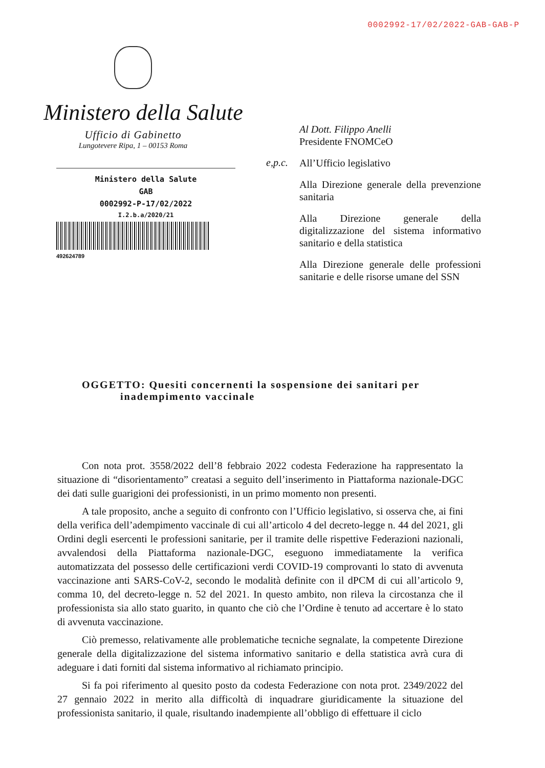0002992-17/02/2022-GAB-GAB-P
Ministero della Salute
Ufficio di Gabinetto
Lungotevere Ripa, 1 – 00153 Roma
Ministero della Salute
GAB
0002992-P-17/02/2022
I.2.b.a/2020/21
492624789
Al Dott. Filippo Anelli
Presidente FNOMCeO
e,p.c.
All’Ufficio legislativo
Alla Direzione generale della prevenzione sanitaria
Alla Direzione generale della digitalizzazione del sistema informativo sanitario e della statistica
Alla Direzione generale delle professioni sanitarie e delle risorse umane del SSN
OGGETTO: Quesiti concernenti la sospensione dei sanitari per
inadempimento vaccinale
Con nota prot. 3558/2022 dell’8 febbraio 2022 codesta Federazione ha rappresentato la situazione di “disorientamento” creatasi a seguito dell’inserimento in Piattaforma nazionale-DGC dei dati sulle guarigioni dei professionisti, in un primo momento non presenti.
A tale proposito, anche a seguito di confronto con l’Ufficio legislativo, si osserva che, ai fini della verifica dell’adempimento vaccinale di cui all’articolo 4 del decreto-legge n. 44 del 2021, gli Ordini degli esercenti le professioni sanitarie, per il tramite delle rispettive Federazioni nazionali, avvalendosi della Piattaforma nazionale-DGC, eseguono immediatamente la verifica automatizzata del possesso delle certificazioni verdi COVID-19 comprovanti lo stato di avvenuta vaccinazione anti SARS-CoV-2, secondo le modalità definite con il dPCM di cui all’articolo 9, comma 10, del decreto-legge n. 52 del 2021. In questo ambito, non rileva la circostanza che il professionista sia allo stato guarito, in quanto che ciò che l’Ordine è tenuto ad accertare è lo stato di avvenuta vaccinazione.
Ciò premesso, relativamente alle problematiche tecniche segnalate, la competente Direzione generale della digitalizzazione del sistema informativo sanitario e della statistica avrà cura di adeguare i dati forniti dal sistema informativo al richiamato principio.
Si fa poi riferimento al quesito posto da codesta Federazione con nota prot. 2349/2022 del 27 gennaio 2022 in merito alla difficoltà di inquadrare giuridicamente la situazione del professionista sanitario, il quale, risultando inadempiente all’obbligo di effettuare il ciclo